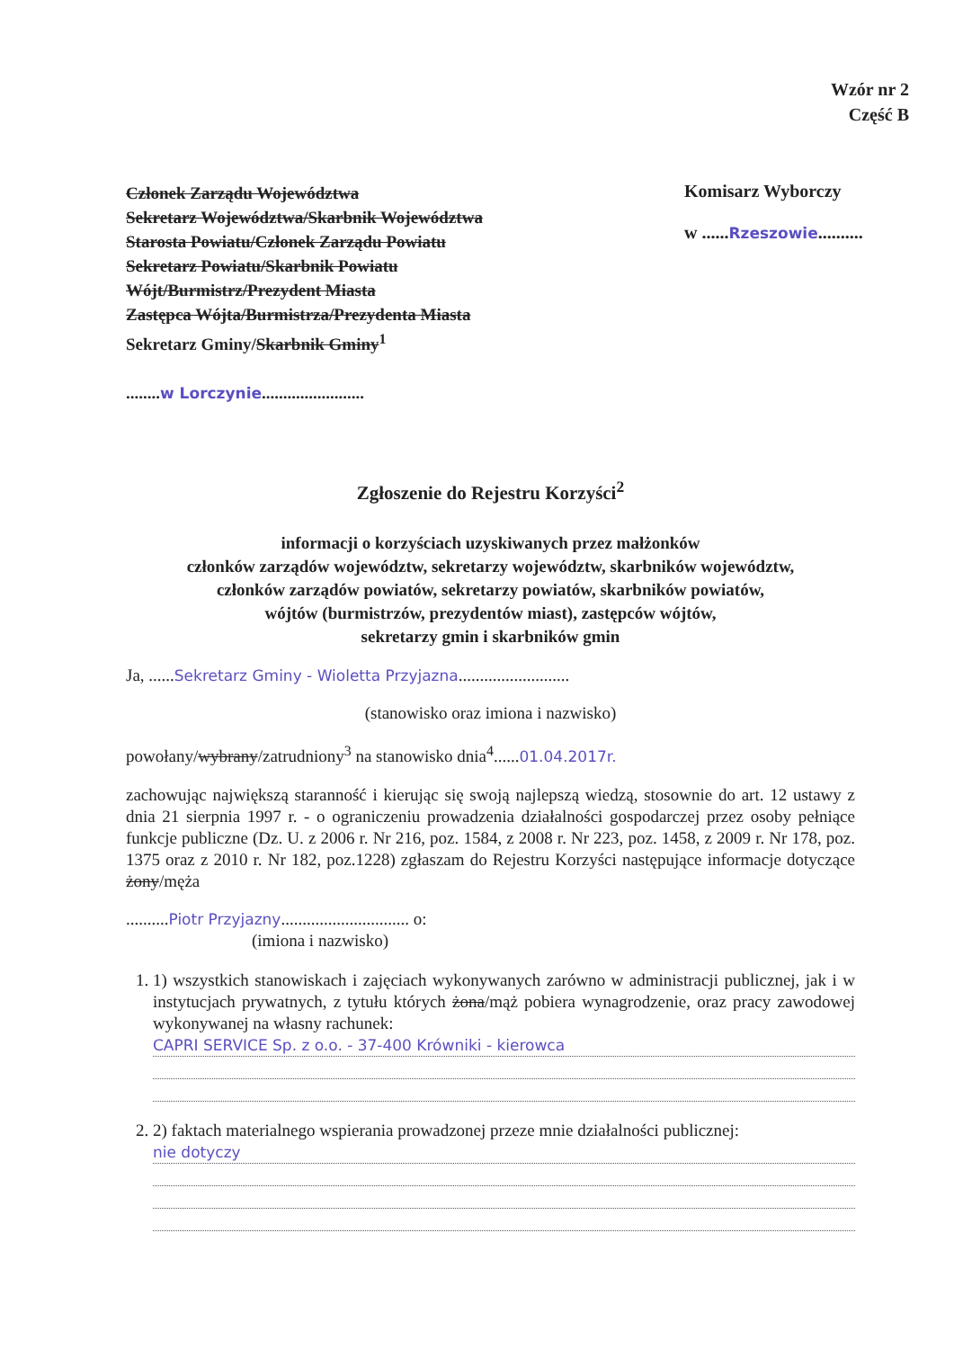Wzór nr 2
Część B
Członek Zarządu Województwa
Sekretarz Województwa/Skarbnik Województwa
Starosta Powiatu/Członek Zarządu Powiatu
Sekretarz Powiatu/Skarbnik Powiatu
Wójt/Burmistrz/Prezydent Miasta
Zastępca Wójta/Burmistrza/Prezydenta Miasta
Sekretarz Gminy/Skarbnik Gminy<sup>1</sup>
........w Lorczynie........................
Komisarz Wyborczy
w ......Rzeszowie..........
Zgłoszenie do Rejestru Korzyści<sup>2</sup>
informacji o korzyściach uzyskiwanych przez małżonków
członków zarządów województw, sekretarzy województw, skarbników województw,
członków zarządów powiatów, sekretarzy powiatów, skarbników powiatów,
wójtów (burmistrzów, prezydentów miast), zastępców wójtów,
sekretarzy gmin i skarbników gmin
Ja, ......Sekretarz Gminy - Wioletta Przyjazna..........................
(stanowisko oraz imiona i nazwisko)
powołany/wybrany/zatrudniony<sup>3</sup> na stanowisko dnia<sup>4</sup>......01.04.2017r.
zachowując największą staranność i kierując się swoją najlepszą wiedzą, stosownie do art. 12 ustawy z dnia 21 sierpnia 1997 r. - o ograniczeniu prowadzenia działalności gospodarczej przez osoby pełniące funkcje publiczne (Dz. U. z 2006 r. Nr 216, poz. 1584, z 2008 r. Nr 223, poz. 1458, z 2009 r. Nr 178, poz. 1375 oraz z 2010 r. Nr 182, poz.1228) zgłaszam do Rejestru Korzyści następujące informacje dotyczące żony/męża
..........Piotr Przyjazny.............................. o:
(imiona i nazwisko)
1. 1) wszystkich stanowiskach i zajęciach wykonywanych zarówno w administracji publicznej, jak i w instytucjach prywatnych, z tytułu których żona/mąż pobiera wynagrodzenie, oraz pracy zawodowej wykonywanej na własny rachunek:
CAPRI SERVICE Sp. z o.o. - 37-400 Krówniki - kierowca
2. 2) faktach materialnego wspierania prowadzonej przeze mnie działalności publicznej:
nie dotyczy